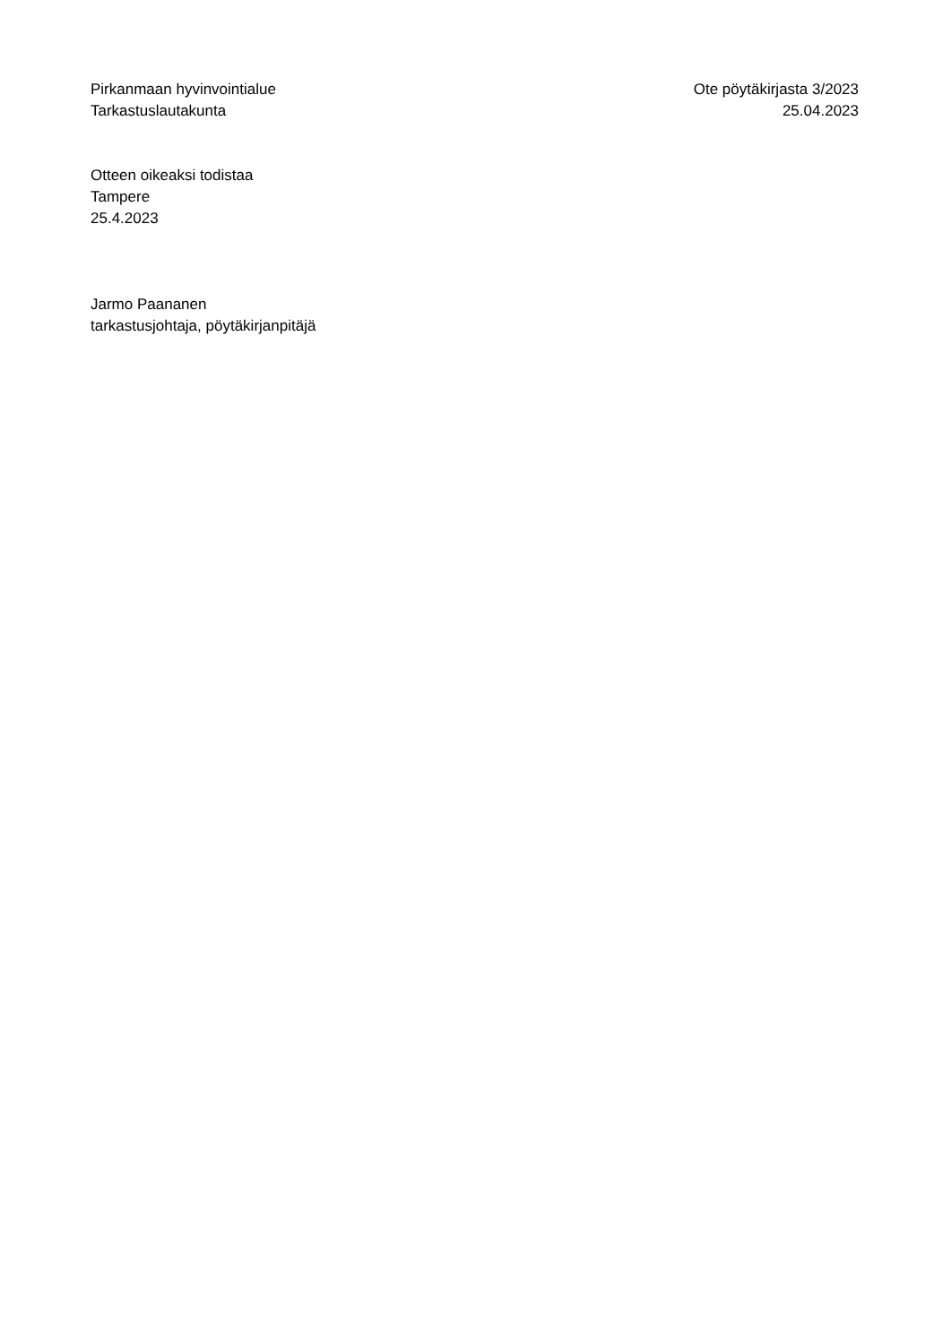Pirkanmaan hyvinvointialue
Tarkastuslautakunta
Ote pöytäkirjasta 3/2023
25.04.2023
Otteen oikeaksi todistaa
Tampere
25.4.2023
Jarmo Paananen
tarkastusjohtaja, pöytäkirjanpitäjä